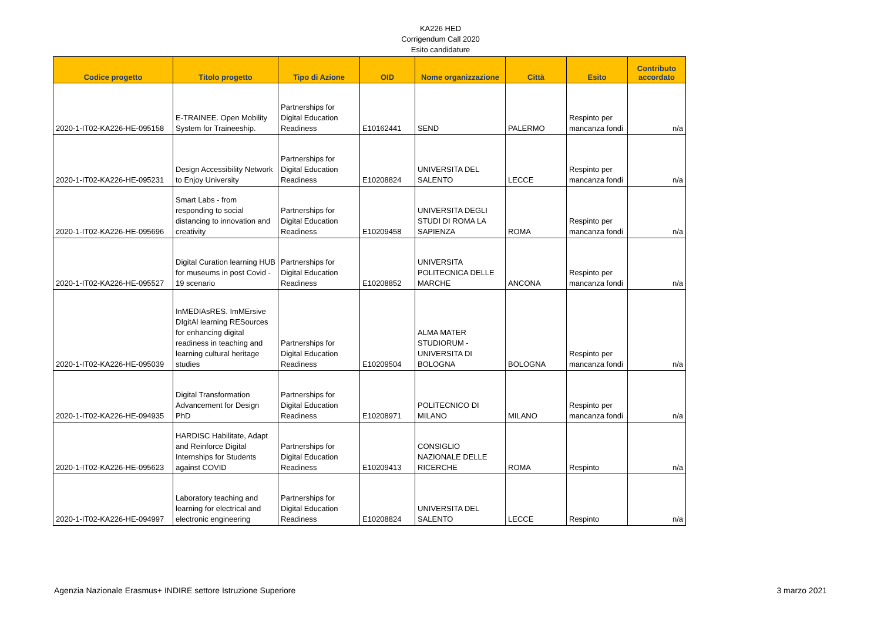KA226 HED
Corrigendum Call 2020
Esito candidature
| Codice progetto | Titolo progetto | Tipo di Azione | OID | Nome organizzazione | Città | Esito | Contributo accordato |
| --- | --- | --- | --- | --- | --- | --- | --- |
| 2020-1-IT02-KA226-HE-095158 | E-TRAINEE. Open Mobility System for Traineeship. | Partnerships for Digital Education Readiness | E10162441 | SEND | PALERMO | Respinto per mancanza fondi | n/a |
| 2020-1-IT02-KA226-HE-095231 | Design Accessibility Network to Enjoy University | Partnerships for Digital Education Readiness | E10208824 | UNIVERSITA DEL SALENTO | LECCE | Respinto per mancanza fondi | n/a |
| 2020-1-IT02-KA226-HE-095696 | Smart Labs - from responding to social distancing to innovation and creativity | Partnerships for Digital Education Readiness | E10209458 | UNIVERSITA DEGLI STUDI DI ROMA LA SAPIENZA | ROMA | Respinto per mancanza fondi | n/a |
| 2020-1-IT02-KA226-HE-095527 | Digital Curation learning HUB for museums in post Covid - 19 scenario | Partnerships for Digital Education Readiness | E10208852 | UNIVERSITA POLITECNICA DELLE MARCHE | ANCONA | Respinto per mancanza fondi | n/a |
| 2020-1-IT02-KA226-HE-095039 | InMEDIAsRES. ImMErsive DIgitAl learning RESources for enhancing digital readiness in teaching and learning cultural heritage studies | Partnerships for Digital Education Readiness | E10209504 | ALMA MATER STUDIORUM - UNIVERSITA DI BOLOGNA | BOLOGNA | Respinto per mancanza fondi | n/a |
| 2020-1-IT02-KA226-HE-094935 | Digital Transformation Advancement for Design PhD | Partnerships for Digital Education Readiness | E10208971 | POLITECNICO DI MILANO | MILANO | Respinto per mancanza fondi | n/a |
| 2020-1-IT02-KA226-HE-095623 | HARDISC Habilitate, Adapt and Reinforce Digital Internships for Students against COVID | Partnerships for Digital Education Readiness | E10209413 | CONSIGLIO NAZIONALE DELLE RICERCHE | ROMA | Respinto | n/a |
| 2020-1-IT02-KA226-HE-094997 | Laboratory teaching and learning for electrical and electronic engineering | Partnerships for Digital Education Readiness | E10208824 | UNIVERSITA DEL SALENTO | LECCE | Respinto | n/a |
Agenzia Nazionale Erasmus+ INDIRE settore Istruzione Superiore 3 marzo 2021